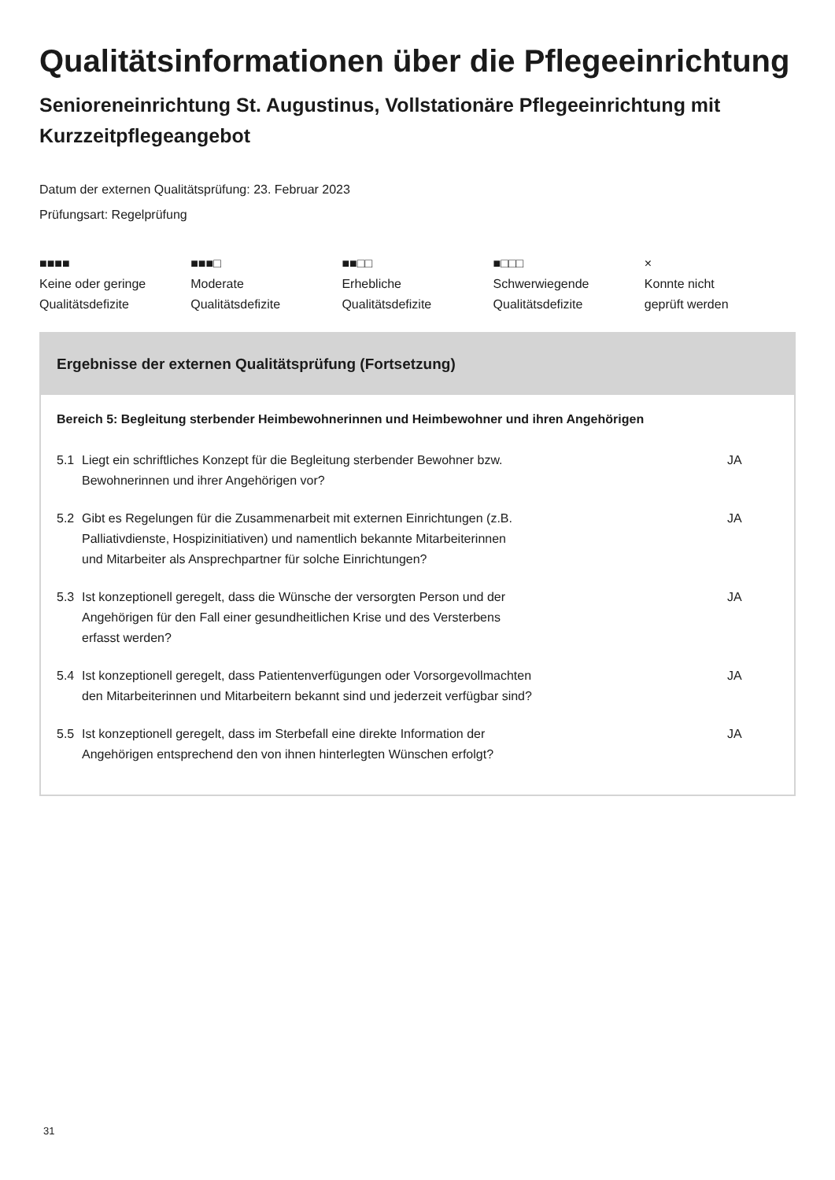Qualitätsinformationen über die Pflegeeinrichtung
Senioreneinrichtung St. Augustinus, Vollstationäre Pflegeeinrichtung mit Kurzzeitpflegeangebot
Datum der externen Qualitätsprüfung: 23. Februar 2023
Prüfungsart: Regelprüfung
■■■■
Keine oder geringe
Qualitätsdefizite
■■■□
Moderate
Qualitätsdefizite
■■□□
Erhebliche
Qualitätsdefizite
■□□□
Schwerwiegende
Qualitätsdefizite
×
Konnte nicht
geprüft werden
Ergebnisse der externen Qualitätsprüfung (Fortsetzung)
Bereich 5: Begleitung sterbender Heimbewohnerinnen und Heimbewohner und ihren Angehörigen
| 5.1 | Liegt ein schriftliches Konzept für die Begleitung sterbender Bewohner bzw. Bewohnerinnen und ihrer Angehörigen vor? | JA |
| 5.2 | Gibt es Regelungen für die Zusammenarbeit mit externen Einrichtungen (z.B. Palliativdienste, Hospizinitiativen) und namentlich bekannte Mitarbeiterinnen und Mitarbeiter als Ansprechpartner für solche Einrichtungen? | JA |
| 5.3 | Ist konzeptionell geregelt, dass die Wünsche der versorgten Person und der Angehörigen für den Fall einer gesundheitlichen Krise und des Versterbens erfasst werden? | JA |
| 5.4 | Ist konzeptionell geregelt, dass Patientenverfügungen oder Vorsorgevollmachten den Mitarbeiterinnen und Mitarbeitern bekannt sind und jederzeit verfügbar sind? | JA |
| 5.5 | Ist konzeptionell geregelt, dass im Sterbefall eine direkte Information der Angehörigen entsprechend den von ihnen hinterlegten Wünschen erfolgt? | JA |
31